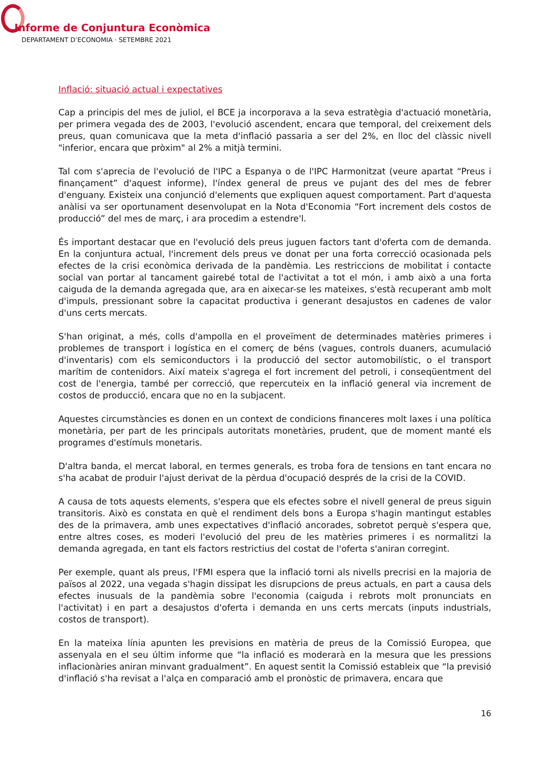Informe de Conjuntura Econòmica
DEPARTAMENT D’ECONOMIA · SETEMBRE 2021
Inflació: situació actual i expectatives
Cap a principis del mes de juliol, el BCE ja incorporava a la seva estratègia d'actuació monetària, per primera vegada des de 2003, l'evolució ascendent, encara que temporal, del creixement dels preus, quan comunicava que la meta d'inflació passaria a ser del 2%, en lloc del clàssic nivell "inferior, encara que pròxim" al 2% a mitjà termini.
Tal com s'aprecia de l'evolució de l'IPC a Espanya o de l'IPC Harmonitzat (veure apartat “Preus i finançament” d'aquest informe), l'índex general de preus ve pujant des del mes de febrer d'enguany. Existeix una conjunció d'elements que expliquen aquest comportament. Part d'aquesta anàlisi va ser oportunament desenvolupat en la Nota d'Economia “Fort increment dels costos de producció” del mes de març, i ara procedim a estendre'l.
És important destacar que en l'evolució dels preus juguen factors tant d'oferta com de demanda. En la conjuntura actual, l'increment dels preus ve donat per una forta correcció ocasionada pels efectes de la crisi econòmica derivada de la pandèmia. Les restriccions de mobilitat i contacte social van portar al tancament gairebé total de l'activitat a tot el món, i amb això a una forta caiguda de la demanda agregada que, ara en aixecar-se les mateixes, s'està recuperant amb molt d'impuls, pressionant sobre la capacitat productiva i generant desajustos en cadenes de valor d'uns certs mercats.
S'han originat, a més, colls d'ampolla en el proveïment de determinades matèries primeres i problemes de transport i logística en el comerç de béns (vagues, controls duaners, acumulació d'inventaris) com els semiconductors i la producció del sector automobilístic, o el transport marítim de contenidors. Així mateix s'agrega el fort increment del petroli, i conseqüentment del cost de l'energia, també per correcció, que repercuteix en la inflació general via increment de costos de producció, encara que no en la subjacent.
Aquestes circumstàncies es donen en un context de condicions financeres molt laxes i una política monetària, per part de les principals autoritats monetàries, prudent, que de moment manté els programes d'estímuls monetaris.
D'altra banda, el mercat laboral, en termes generals, es troba fora de tensions en tant encara no s'ha acabat de produir l'ajust derivat de la pèrdua d'ocupació després de la crisi de la COVID.
A causa de tots aquests elements, s'espera que els efectes sobre el nivell general de preus siguin transitoris. Això es constata en què el rendiment dels bons a Europa s'hagin mantingut estables des de la primavera, amb unes expectatives d'inflació ancorades, sobretot perquè s'espera que, entre altres coses, es moderi l'evolució del preu de les matèries primeres i es normalitzi la demanda agregada, en tant els factors restrictius del costat de l'oferta s'aniran corregint.
Per exemple, quant als preus, l'FMI espera que la inflació torni als nivells precrisi en la majoria de països al 2022, una vegada s'hagin dissipat les disrupcions de preus actuals, en part a causa dels efectes inusuals de la pandèmia sobre l'economia (caiguda i rebrots molt pronunciats en l'activitat) i en part a desajustos d'oferta i demanda en uns certs mercats (inputs industrials, costos de transport).
En la mateixa línia apunten les previsions en matèria de preus de la Comissió Europea, que assenyala en el seu últim informe que “la inflació es moderarà en la mesura que les pressions inflacionàries aniran minvant gradualment”. En aquest sentit la Comissió estableix que “la previsió d'inflació s'ha revisat a l'alça en comparació amb el pronòstic de primavera, encara que
16